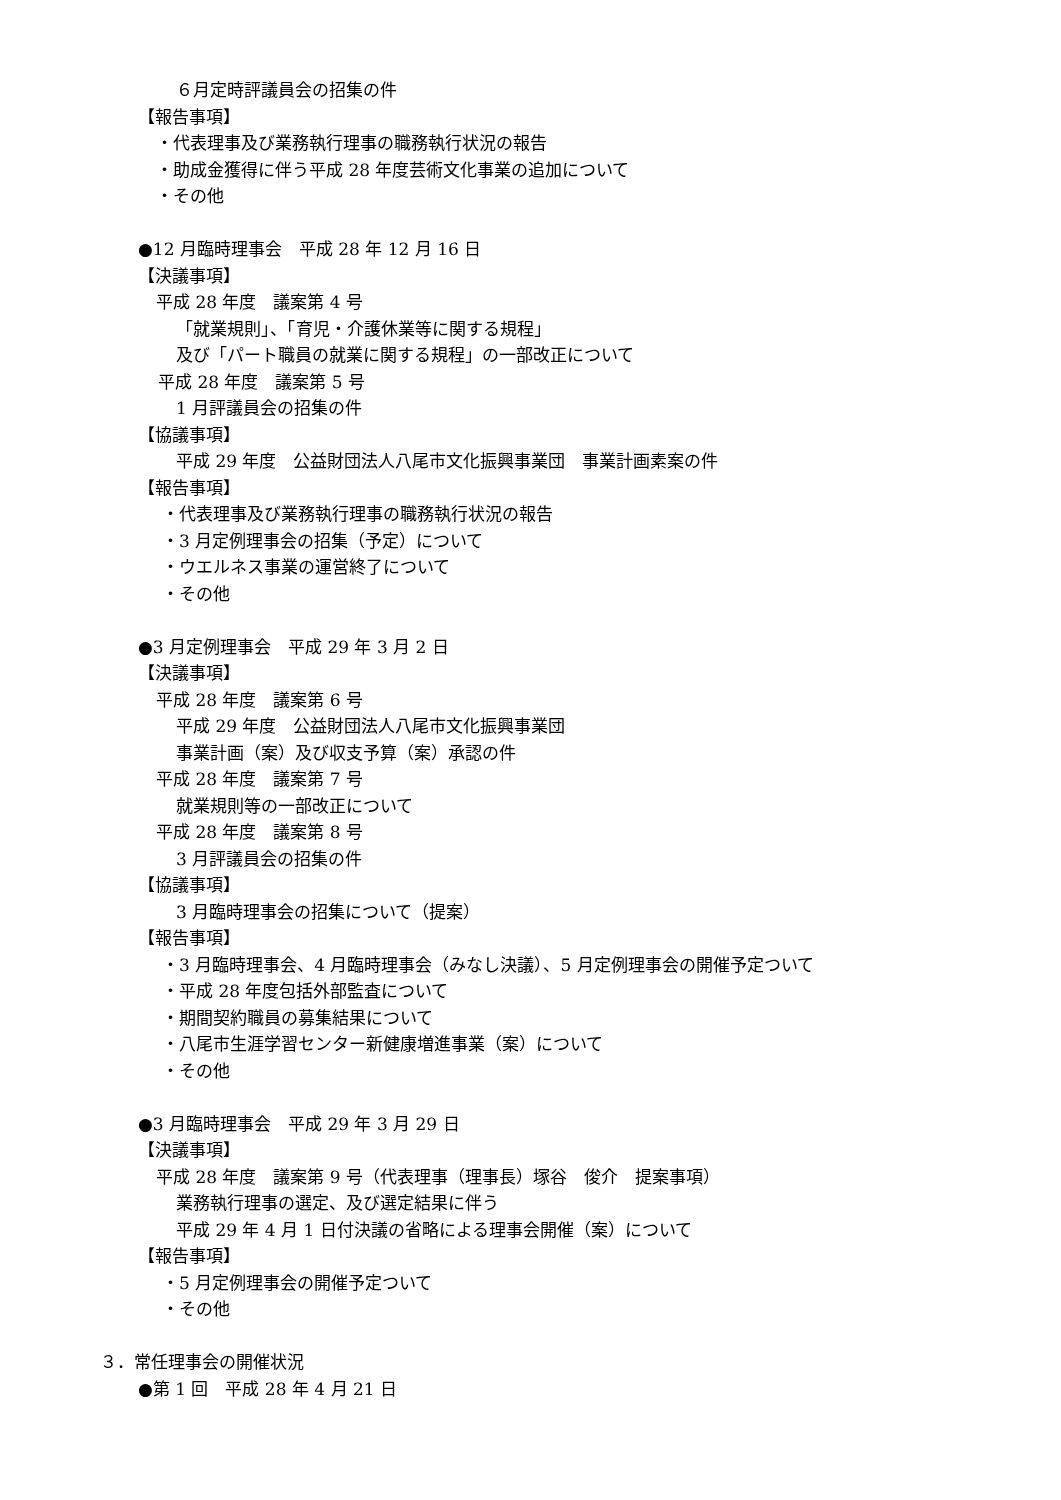６月定時評議員会の招集の件
【報告事項】
・代表理事及び業務執行理事の職務執行状況の報告
・助成金獲得に伴う平成 28 年度芸術文化事業の追加について
・その他
●12 月臨時理事会　平成 28 年 12 月 16 日
【決議事項】
平成 28 年度　議案第 4 号
「就業規則」、「育児・介護休業等に関する規程」
及び「パート職員の就業に関する規程」の一部改正について
平成 28 年度　議案第 5 号
1 月評議員会の招集の件
【協議事項】
平成 29 年度　公益財団法人八尾市文化振興事業団　事業計画素案の件
【報告事項】
・代表理事及び業務執行理事の職務執行状況の報告
・3 月定例理事会の招集（予定）について
・ウエルネス事業の運営終了について
・その他
●3 月定例理事会　平成 29 年 3 月 2 日
【決議事項】
平成 28 年度　議案第 6 号
平成 29 年度　公益財団法人八尾市文化振興事業団
事業計画（案）及び収支予算（案）承認の件
平成 28 年度　議案第 7 号
就業規則等の一部改正について
平成 28 年度　議案第 8 号
3 月評議員会の招集の件
【協議事項】
3 月臨時理事会の招集について（提案）
【報告事項】
・3 月臨時理事会、4 月臨時理事会（みなし決議）、5 月定例理事会の開催予定ついて
・平成 28 年度包括外部監査について
・期間契約職員の募集結果について
・八尾市生涯学習センター新健康増進事業（案）について
・その他
●3 月臨時理事会　平成 29 年 3 月 29 日
【決議事項】
平成 28 年度　議案第 9 号（代表理事（理事長）塚谷　俊介　提案事項）
業務執行理事の選定、及び選定結果に伴う
平成 29 年 4 月 1 日付決議の省略による理事会開催（案）について
【報告事項】
・5 月定例理事会の開催予定ついて
・その他
３．常任理事会の開催状況
●第 1 回　平成 28 年 4 月 21 日